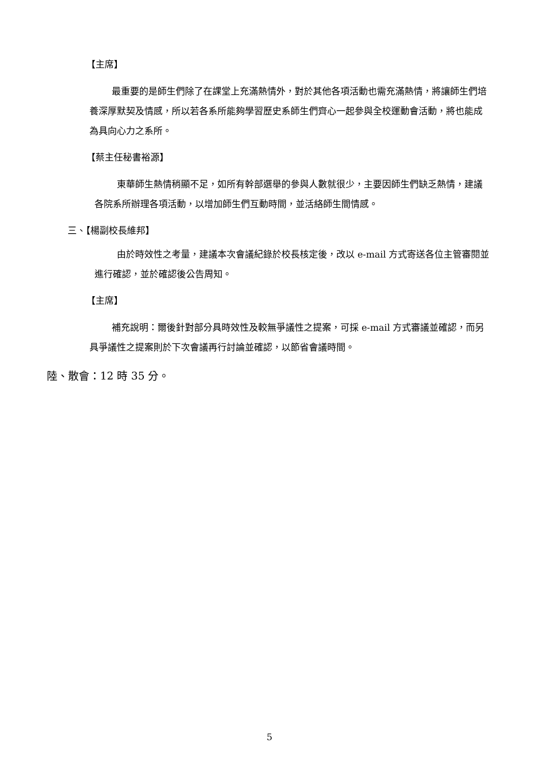【主席】
最重要的是師生們除了在課堂上充滿熱情外，對於其他各項活動也需充滿熱情，將讓師生們培養深厚默契及情感，所以若各系所能夠學習歷史系師生們齊心一起參與全校運動會活動，將也能成為具向心力之系所。
【蔡主任秘書裕源】
東華師生熱情稍顯不足，如所有幹部選舉的參與人數就很少，主要因師生們缺乏熱情，建議各院系所辦理各項活動，以增加師生們互動時間，並活絡師生間情感。
三、【楊副校長維邦】
由於時效性之考量，建議本次會議紀錄於校長核定後，改以 e-mail 方式寄送各位主管審閱並進行確認，並於確認後公告周知。
【主席】
補充說明：爾後針對部分具時效性及較無爭議性之提案，可採 e-mail 方式審議並確認，而另具爭議性之提案則於下次會議再行討論並確認，以節省會議時間。
陸、散會：12 時 35 分。
5